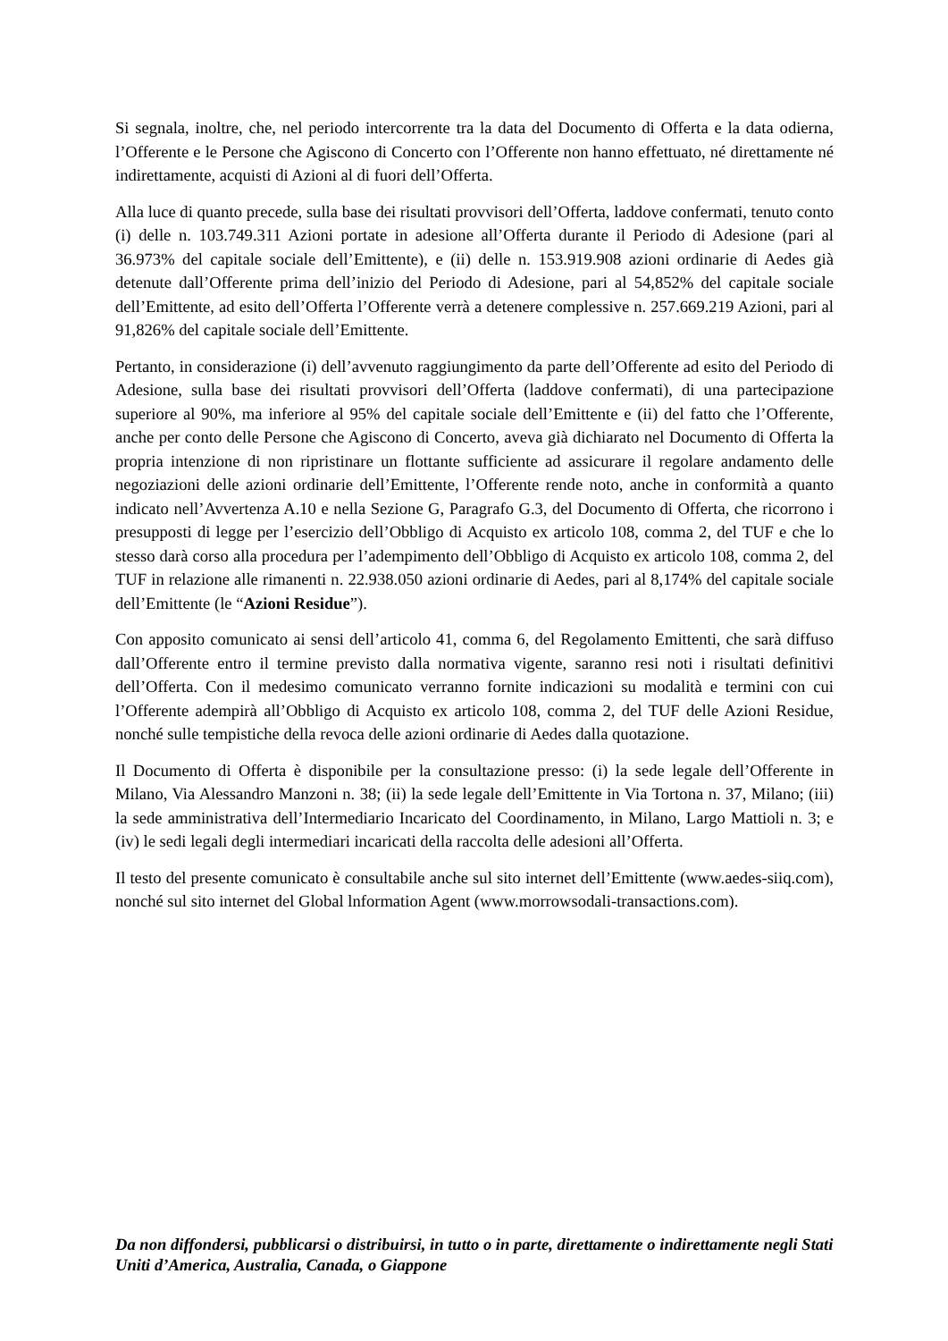Si segnala, inoltre, che, nel periodo intercorrente tra la data del Documento di Offerta e la data odierna, l’Offerente e le Persone che Agiscono di Concerto con l’Offerente non hanno effettuato, né direttamente né indirettamente, acquisti di Azioni al di fuori dell’Offerta.
Alla luce di quanto precede, sulla base dei risultati provvisori dell’Offerta, laddove confermati, tenuto conto (i) delle n. 103.749.311 Azioni portate in adesione all’Offerta durante il Periodo di Adesione (pari al 36.973% del capitale sociale dell’Emittente), e (ii) delle n. 153.919.908 azioni ordinarie di Aedes già detenute dall’Offerente prima dell’inizio del Periodo di Adesione, pari al 54,852% del capitale sociale dell’Emittente, ad esito dell’Offerta l’Offerente verrà a detenere complessive n. 257.669.219 Azioni, pari al 91,826% del capitale sociale dell’Emittente.
Pertanto, in considerazione (i) dell’avvenuto raggiungimento da parte dell’Offerente ad esito del Periodo di Adesione, sulla base dei risultati provvisori dell’Offerta (laddove confermati), di una partecipazione superiore al 90%, ma inferiore al 95% del capitale sociale dell’Emittente e (ii) del fatto che l’Offerente, anche per conto delle Persone che Agiscono di Concerto, aveva già dichiarato nel Documento di Offerta la propria intenzione di non ripristinare un flottante sufficiente ad assicurare il regolare andamento delle negoziazioni delle azioni ordinarie dell’Emittente, l’Offerente rende noto, anche in conformità a quanto indicato nell’Avvertenza A.10 e nella Sezione G, Paragrafo G.3, del Documento di Offerta, che ricorrono i presupposti di legge per l’esercizio dell’Obbligo di Acquisto ex articolo 108, comma 2, del TUF e che lo stesso darà corso alla procedura per l’adempimento dell’Obbligo di Acquisto ex articolo 108, comma 2, del TUF in relazione alle rimanenti n. 22.938.050 azioni ordinarie di Aedes, pari al 8,174% del capitale sociale dell’Emittente (le “Azioni Residue”).
Con apposito comunicato ai sensi dell’articolo 41, comma 6, del Regolamento Emittenti, che sarà diffuso dall’Offerente entro il termine previsto dalla normativa vigente, saranno resi noti i risultati definitivi dell’Offerta. Con il medesimo comunicato verranno fornite indicazioni su modalità e termini con cui l’Offerente adempirà all’Obbligo di Acquisto ex articolo 108, comma 2, del TUF delle Azioni Residue, nonché sulle tempistiche della revoca delle azioni ordinarie di Aedes dalla quotazione.
Il Documento di Offerta è disponibile per la consultazione presso: (i) la sede legale dell’Offerente in Milano, Via Alessandro Manzoni n. 38; (ii) la sede legale dell’Emittente in Via Tortona n. 37, Milano; (iii) la sede amministrativa dell’Intermediario Incaricato del Coordinamento, in Milano, Largo Mattioli n. 3; e (iv) le sedi legali degli intermediari incaricati della raccolta delle adesioni all’Offerta.
Il testo del presente comunicato è consultabile anche sul sito internet dell’Emittente (www.aedes-siiq.com), nonché sul sito internet del Global lnformation Agent (www.morrowsodali-transactions.com).
Da non diffondersi, pubblicarsi o distribuirsi, in tutto o in parte, direttamente o indirettamente negli Stati Uniti d’America, Australia, Canada, o Giappone